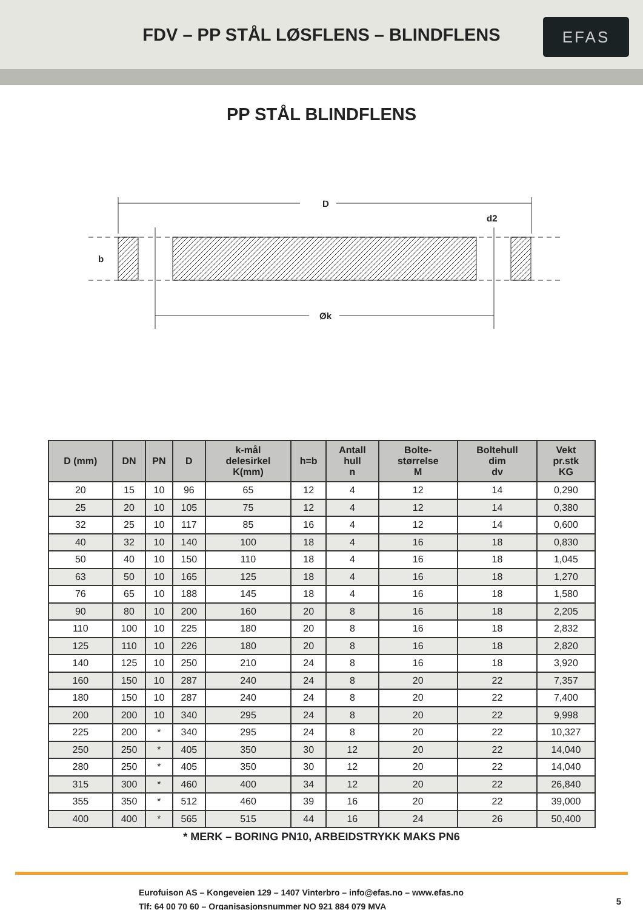FDV – PP STÅL LØSFLENS – BLINDFLENS
EFAS
PP STÅL BLINDFLENS
D
d2
b
Øk
| D (mm) | DN | PN | D | k-mål delesirkel K(mm) | h=b | Antall hull n | Bolte- størrelse M | Boltehull dim dv | Vekt pr.stk KG |
| --- | --- | --- | --- | --- | --- | --- | --- | --- | --- |
| 20 | 15 | 10 | 96 | 65 | 12 | 4 | 12 | 14 | 0,290 |
| 25 | 20 | 10 | 105 | 75 | 12 | 4 | 12 | 14 | 0,380 |
| 32 | 25 | 10 | 117 | 85 | 16 | 4 | 12 | 14 | 0,600 |
| 40 | 32 | 10 | 140 | 100 | 18 | 4 | 16 | 18 | 0,830 |
| 50 | 40 | 10 | 150 | 110 | 18 | 4 | 16 | 18 | 1,045 |
| 63 | 50 | 10 | 165 | 125 | 18 | 4 | 16 | 18 | 1,270 |
| 76 | 65 | 10 | 188 | 145 | 18 | 4 | 16 | 18 | 1,580 |
| 90 | 80 | 10 | 200 | 160 | 20 | 8 | 16 | 18 | 2,205 |
| 110 | 100 | 10 | 225 | 180 | 20 | 8 | 16 | 18 | 2,832 |
| 125 | 110 | 10 | 226 | 180 | 20 | 8 | 16 | 18 | 2,820 |
| 140 | 125 | 10 | 250 | 210 | 24 | 8 | 16 | 18 | 3,920 |
| 160 | 150 | 10 | 287 | 240 | 24 | 8 | 20 | 22 | 7,357 |
| 180 | 150 | 10 | 287 | 240 | 24 | 8 | 20 | 22 | 7,400 |
| 200 | 200 | 10 | 340 | 295 | 24 | 8 | 20 | 22 | 9,998 |
| 225 | 200 | * | 340 | 295 | 24 | 8 | 20 | 22 | 10,327 |
| 250 | 250 | * | 405 | 350 | 30 | 12 | 20 | 22 | 14,040 |
| 280 | 250 | * | 405 | 350 | 30 | 12 | 20 | 22 | 14,040 |
| 315 | 300 | * | 460 | 400 | 34 | 12 | 20 | 22 | 26,840 |
| 355 | 350 | * | 512 | 460 | 39 | 16 | 20 | 22 | 39,000 |
| 400 | 400 | * | 565 | 515 | 44 | 16 | 24 | 26 | 50,400 |
* MERK – BORING PN10, ARBEIDSTRYKK MAKS PN6
Eurofuison AS – Kongeveien 129 – 1407 Vinterbro – info@efas.no – www.efas.no
Tlf: 64 00 70 60 – Organisasjonsnummer NO 921 884 079 MVA
5